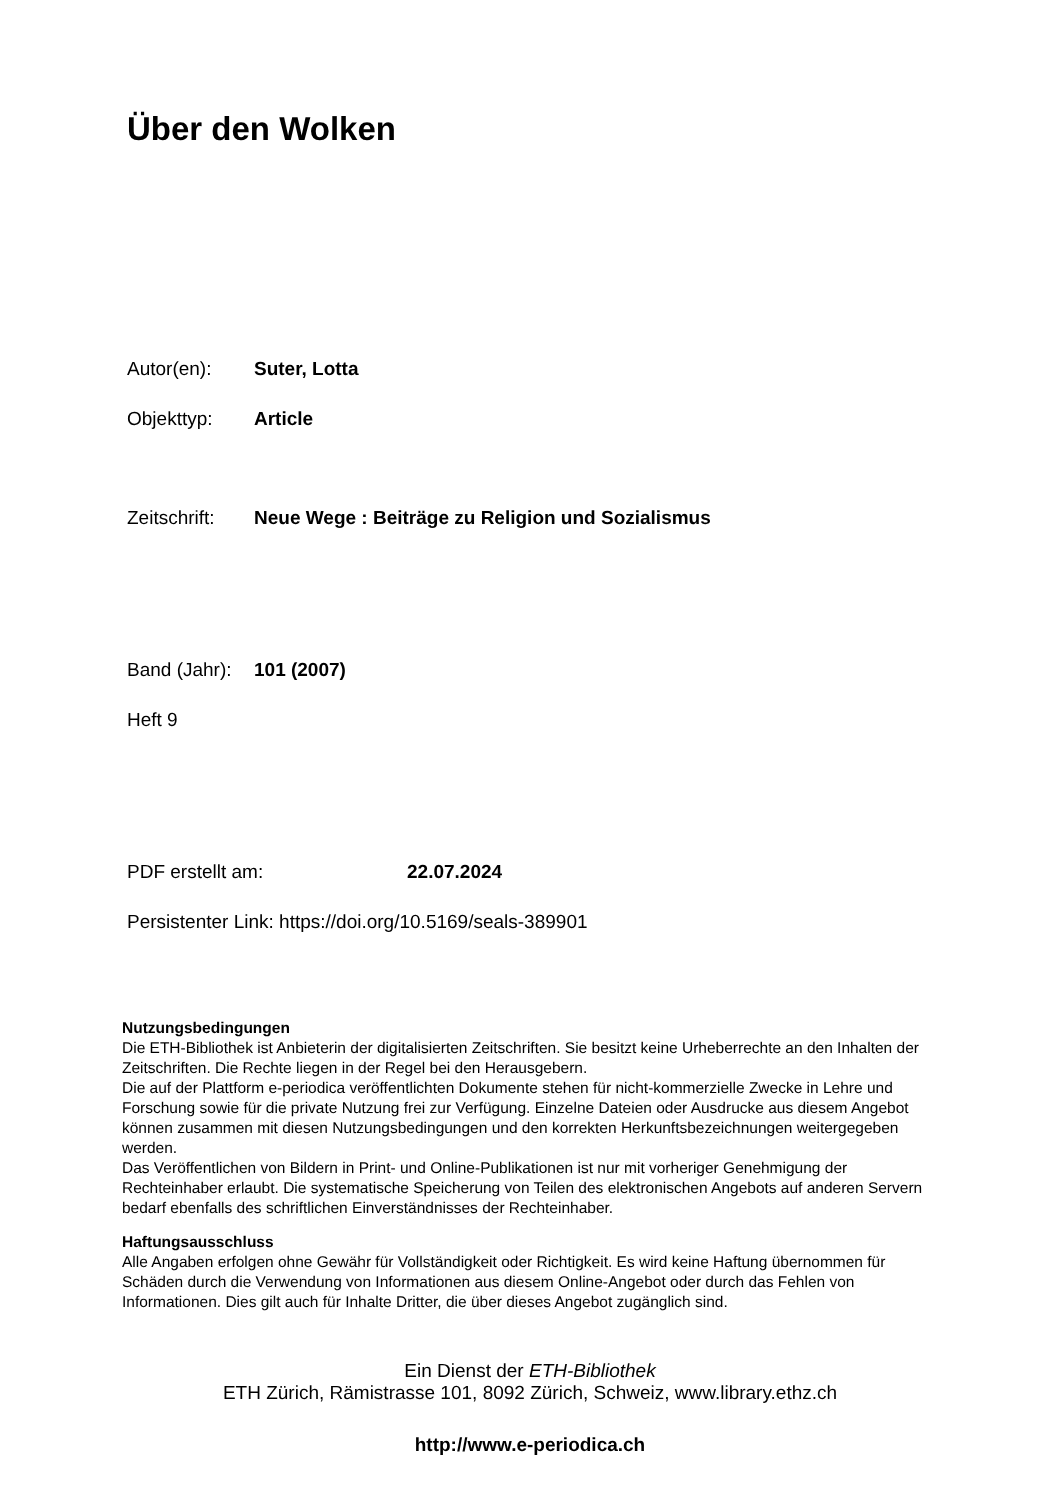Über den Wolken
Autor(en): Suter, Lotta
Objekttyp: Article
Zeitschrift: Neue Wege : Beiträge zu Religion und Sozialismus
Band (Jahr): 101 (2007)
Heft 9
PDF erstellt am: 22.07.2024
Persistenter Link: https://doi.org/10.5169/seals-389901
Nutzungsbedingungen
Die ETH-Bibliothek ist Anbieterin der digitalisierten Zeitschriften. Sie besitzt keine Urheberrechte an den Inhalten der Zeitschriften. Die Rechte liegen in der Regel bei den Herausgebern.
Die auf der Plattform e-periodica veröffentlichten Dokumente stehen für nicht-kommerzielle Zwecke in Lehre und Forschung sowie für die private Nutzung frei zur Verfügung. Einzelne Dateien oder Ausdrucke aus diesem Angebot können zusammen mit diesen Nutzungsbedingungen und den korrekten Herkunftsbezeichnungen weitergegeben werden.
Das Veröffentlichen von Bildern in Print- und Online-Publikationen ist nur mit vorheriger Genehmigung der Rechteinhaber erlaubt. Die systematische Speicherung von Teilen des elektronischen Angebots auf anderen Servern bedarf ebenfalls des schriftlichen Einverständnisses der Rechteinhaber.
Haftungsausschluss
Alle Angaben erfolgen ohne Gewähr für Vollständigkeit oder Richtigkeit. Es wird keine Haftung übernommen für Schäden durch die Verwendung von Informationen aus diesem Online-Angebot oder durch das Fehlen von Informationen. Dies gilt auch für Inhalte Dritter, die über dieses Angebot zugänglich sind.
Ein Dienst der ETH-Bibliothek
ETH Zürich, Rämistrasse 101, 8092 Zürich, Schweiz, www.library.ethz.ch
http://www.e-periodica.ch